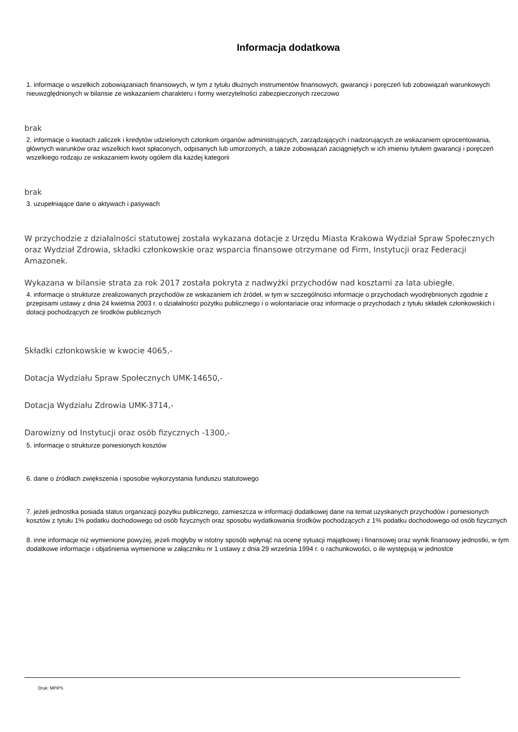Informacja dodatkowa
1. informacje o wszelkich zobowiązaniach finansowych, w tym z tytułu dłużnych instrumentów finansowych, gwarancji i poręczeń lub zobowiązań warunkowych nieuwzględnionych w bilansie ze wskazaniem charakteru i formy wierzytelności zabezpieczonych rzeczowo
brak
2. informacje o kwotach zaliczek i kredytów udzielonych członkom organów administrujących, zarządzających i nadzorujących ze wskazaniem oprocentowania, głównych warunków oraz wszelkich kwot spłaconych, odpisanych lub umorzonych, a także zobowiązań zaciągniętych w ich imieniu tytułem gwarancji i poręczeń wszelkiego rodzaju ze wskazaniem kwoty ogółem dla każdej kategorii
brak
3. uzupełniające dane o aktywach i pasywach
W przychodzie z działalności statutowej została wykazana dotacje z Urzędu Miasta Krakowa Wydział Spraw Społecznych oraz Wydział Zdrowia, składki członkowskie oraz wsparcia finansowe otrzymane od Firm, Instytucji oraz Federacji Amazonek.
Wykazana w bilansie strata za rok 2017 została pokryta z nadwyżki przychodów nad kosztami za lata ubiegłe.
4. informacje o strukturze zrealizowanych przychodów ze wskazaniem ich źródeł, w tym w szczególności informacje o przychodach wyodrębnionych zgodnie z przepisami ustawy z dnia 24 kwietnia 2003 r. o działalności pożytku publicznego i o wolontariacie oraz informacje o przychodach z tytułu składek członkowskich i dotacji pochodzących ze środków publicznych
Składki członkowskie w kwocie 4065,-
Dotacja Wydziału Spraw Społecznych UMK-14650,-
Dotacja Wydziału Zdrowia UMK-3714,-
Darowizny od Instytucji oraz osób fizycznych -1300,-
5. informacje o strukturze poniesionych kosztów
6. dane o źródłach zwiększenia i sposobie wykorzystania funduszu statutowego
7. jeżeli jednostka posiada status organizacji pożytku publicznego, zamieszcza w informacji dodatkowej dane na temat uzyskanych przychodów i poniesionych kosztów z tytułu 1% podatku dochodowego od osób fizycznych oraz sposobu wydatkowania środków pochodzących z 1% podatku dochodowego od osób fizycznych
8. inne informacje niż wymienione powyżej, jeżeli mogłyby w istotny sposób wpłynąć na ocenę sytuacji majątkowej i finansowej oraz wynik finansowy jednostki, w tym dodatkowe informacje i objaśnienia wymienione w załączniku nr 1 ustawy z dnia 29 września 1994 r. o rachunkowości, o ile występują w jednostce
Druk: MPiPS